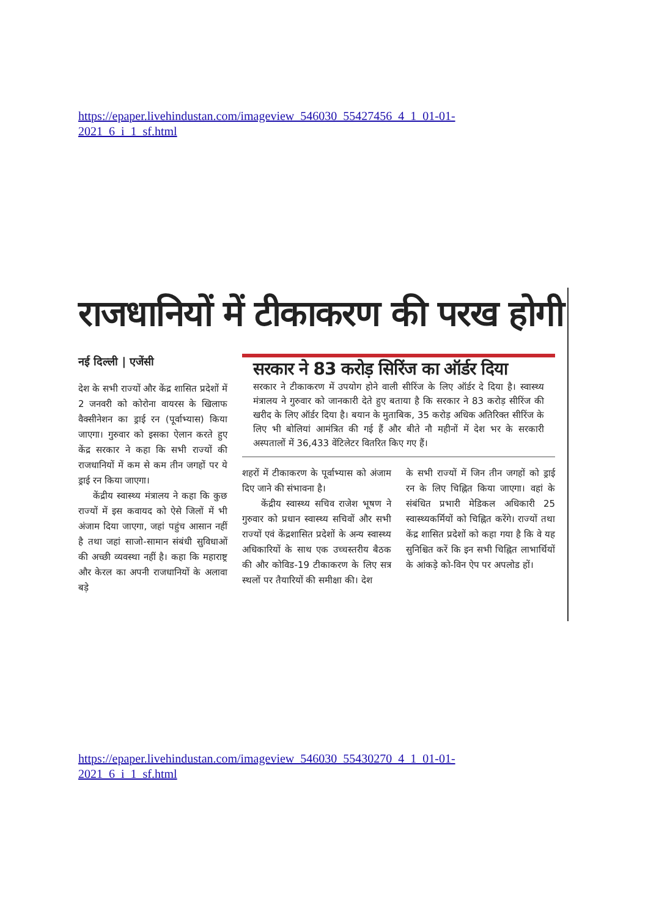https://epaper.livehindustan.com/imageview_546030_55427456_4_1_01-01-2021_6_i_1_sf.html
राजधानियों में टीकाकरण की परख होगी
नई दिल्ली | एजेंसी
देश के सभी राज्यों और केंद्र शासित प्रदेशों में 2 जनवरी को कोरोना वायरस के खिलाफ वैक्सीनेशन का ड्राई रन (पूर्वाभ्यास) किया जाएगा। गुरुवार को इसका ऐलान करते हुए केंद्र सरकार ने कहा कि सभी राज्यों की राजधानियों में कम से कम तीन जगहों पर ये ड्राई रन किया जाएगा।
केंद्रीय स्वास्थ्य मंत्रालय ने कहा कि कुछ राज्यों में इस कवायद को ऐसे जिलों में भी अंजाम दिया जाएगा, जहां पहुंच आसान नहीं है तथा जहां साजो-सामान संबंधी सुविधाओं की अच्छी व्यवस्था नहीं है। कहा कि महाराष्ट्र और केरल का अपनी राजधानियों के अलावा बड़े
सरकार ने 83 करोड़ सिरिंज का ऑर्डर दिया
सरकार ने टीकाकरण में उपयोग होने वाली सीरिंज के लिए ऑर्डर दे दिया है। स्वास्थ्य मंत्रालय ने गुरुवार को जानकारी देते हुए बताया है कि सरकार ने 83 करोड़ सीरिंज की खरीद के लिए ऑर्डर दिया है। बयान के मुताबिक, 35 करोड़ अधिक अतिरिक्त सीरिंज के लिए भी बोलियां आमंत्रित की गई हैं और बीते नौ महीनों में देश भर के सरकारी अस्पतालों में 36,433 वेंटिलेटर वितरित किए गए हैं।
शहरों में टीकाकरण के पूर्वाभ्यास को अंजाम दिए जाने की संभावना है।
केंद्रीय स्वास्थ्य सचिव राजेश भूषण ने गुरुवार को प्रधान स्वास्थ्य सचिवों और सभी राज्यों एवं केंद्रशासित प्रदेशों के अन्य स्वास्थ्य अधिकारियों के साथ एक उच्चस्तरीय बैठक की और कोविड-19 टीकाकरण के लिए सत्र स्थलों पर तैयारियों की समीक्षा की। देश
के सभी राज्यों में जिन तीन जगहों को ड्राई रन के लिए चिह्नित किया जाएगा। वहां के संबंधित प्रभारी मेडिकल अधिकारी 25 स्वास्थ्यकर्मियों को चिह्नित करेंगे। राज्यों तथा केंद्र शासित प्रदेशों को कहा गया है कि वे यह सुनिश्चित करें कि इन सभी चिह्नित लाभार्थियों के आंकड़े को-विन ऐप पर अपलोड हों।
https://epaper.livehindustan.com/imageview_546030_55430270_4_1_01-01-2021_6_i_1_sf.html